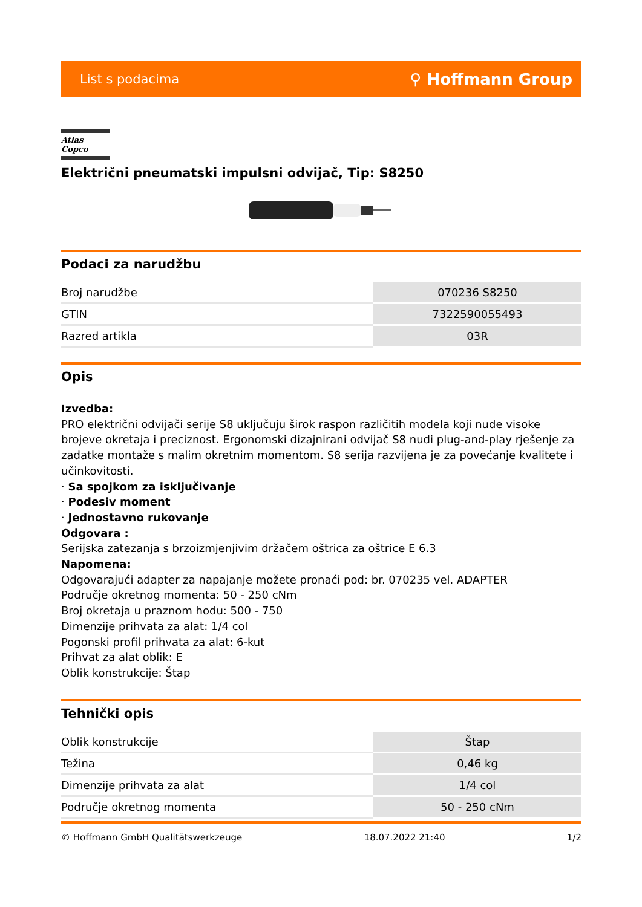List s podacima ⚲ Hoffmann Group
Atlas Copco
Električni pneumatski impulsni odvijač, Tip: S8250
Podaci za narudžbu
| Broj narudžbe | 070236 S8250 |
| GTIN | 7322590055493 |
| Razred artikla | 03R |
Opis
Izvedba:
PRO električni odvijači serije S8 uključuju širok raspon različitih modela koji nude visoke brojeve okretaja i preciznost. Ergonomski dizajnirani odvijač S8 nudi plug-and-play rješenje za zadatke montaže s malim okretnim momentom. S8 serija razvijena je za povećanje kvalitete i učinkovitosti.
· Sa spojkom za isključivanje
· Podesiv moment
· Jednostavno rukovanje
Odgovara :
Serijska zatezanja s brzoizmjenjivim držačem oštrica za oštrice E 6.3
Napomena:
Odgovarajući adapter za napajanje možete pronaći pod: br. 070235 vel. ADAPTER
Područje okretnog momenta: 50 - 250 cNm
Broj okretaja u praznom hodu: 500 - 750
Dimenzije prihvata za alat: 1/4 col
Pogonski profil prihvata za alat: 6-kut
Prihvat za alat oblik: E
Oblik konstrukcije: Štap
Tehnički opis
| Oblik konstrukcije | Štap |
| Težina | 0,46 kg |
| Dimenzije prihvata za alat | 1/4 col |
| Područje okretnog momenta | 50 - 250 cNm |
© Hoffmann GmbH Qualitätswerkzeuge 18.07.2022 21:40 1/2